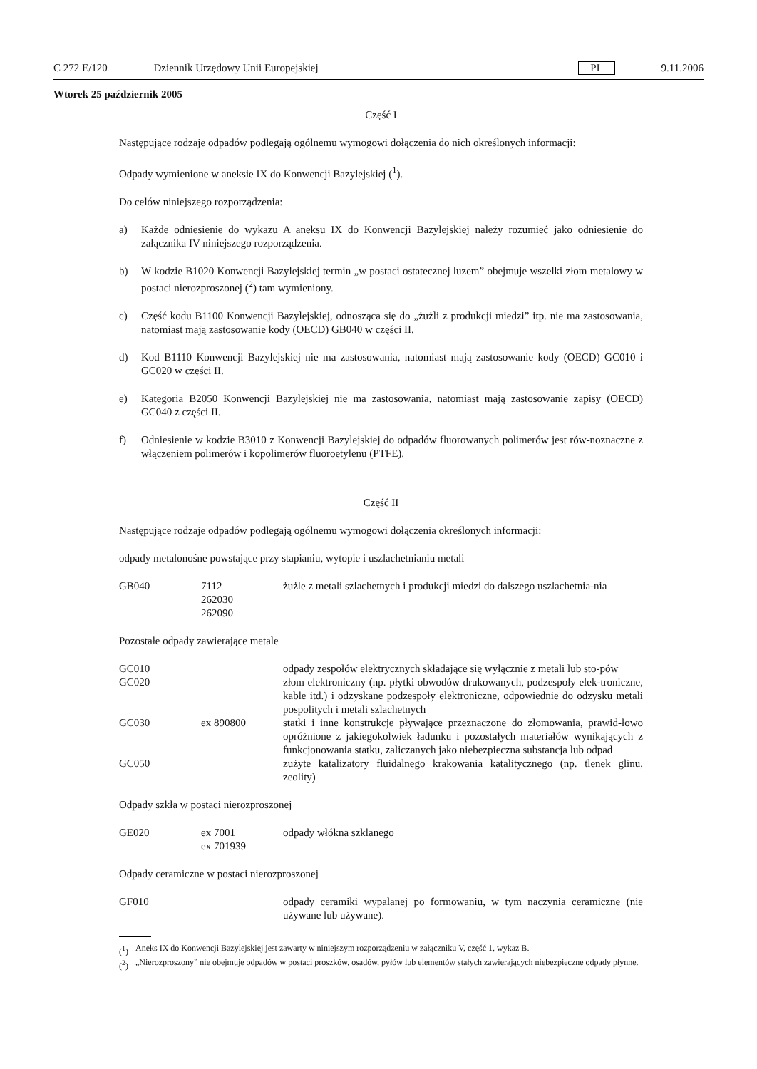C 272 E/120 Dziennik Urzędowy Unii Europejskiej PL 9.11.2006
Wtorek 25 październik 2005
Część I
Następujące rodzaje odpadów podlegają ogólnemu wymogowi dołączenia do nich określonych informacji:
Odpady wymienione w aneksie IX do Konwencji Bazylejskiej (<sup>1</sup>).
Do celów niniejszego rozporządzenia:
a) Każde odniesienie do wykazu A aneksu IX do Konwencji Bazylejskiej należy rozumieć jako odniesienie do załącznika IV niniejszego rozporządzenia.
b) W kodzie B1020 Konwencji Bazylejskiej termin „w postaci ostatecznej luzem” obejmuje wszelki złom metalowy w postaci nierozproszonej (<sup>2</sup>) tam wymieniony.
c) Część kodu B1100 Konwencji Bazylejskiej, odnosząca się do „żużli z produkcji miedzi” itp. nie ma zastosowania, natomiast mają zastosowanie kody (OECD) GB040 w części II.
d) Kod B1110 Konwencji Bazylejskiej nie ma zastosowania, natomiast mają zastosowanie kody (OECD) GC010 i GC020 w części II.
e) Kategoria B2050 Konwencji Bazylejskiej nie ma zastosowania, natomiast mają zastosowanie zapisy (OECD) GC040 z części II.
f) Odniesienie w kodzie B3010 z Konwencji Bazylejskiej do odpadów fluorowanych polimerów jest rów-noznaczne z włączeniem polimerów i kopolimerów fluoroetylenu (PTFE).
Część II
Następujące rodzaje odpadów podlegają ogólnemu wymogowi dołączenia określonych informacji:
odpady metalonośne powstające przy stapianiu, wytopie i uszlachetnianiu metali
| GB040 | 7112 262030 262090 | żużle z metali szlachetnych i produkcji miedzi do dalszego uszlachetnia-nia |
Pozostałe odpady zawierające metale
| GC010 | | odpady zespołów elektrycznych składające się wyłącznie z metali lub sto-pów |
| GC020 | | złom elektroniczny (np. płytki obwodów drukowanych, podzespoły elek-troniczne, kable itd.) i odzyskane podzespoły elektroniczne, odpowiednie do odzysku metali pospolitych i metali szlachetnych |
| GC030 | ex 890800 | statki i inne konstrukcje pływające przeznaczone do złomowania, prawid-łowo opróżnione z jakiegokolwiek ładunku i pozostałych materiałów wynikających z funkcjonowania statku, zaliczanych jako niebezpieczna substancja lub odpad |
| GC050 | | zużyte katalizatory fluidalnego krakowania katalitycznego (np. tlenek glinu, zeolity) |
Odpady szkła w postaci nierozproszonej
| GE020 | ex 7001 ex 701939 | odpady włókna szklanego |
Odpady ceramiczne w postaci nierozproszonej
| GF010 | | odpady ceramiki wypalanej po formowaniu, w tym naczynia ceramiczne (nie używane lub używane). |
(<sup>1</sup>) Aneks IX do Konwencji Bazylejskiej jest zawarty w niniejszym rozporządzeniu w załączniku V, część 1, wykaz B.
(<sup>2</sup>) „Nierozproszony” nie obejmuje odpadów w postaci proszków, osadów, pyłów lub elementów stałych zawierających niebezpieczne odpady płynne.